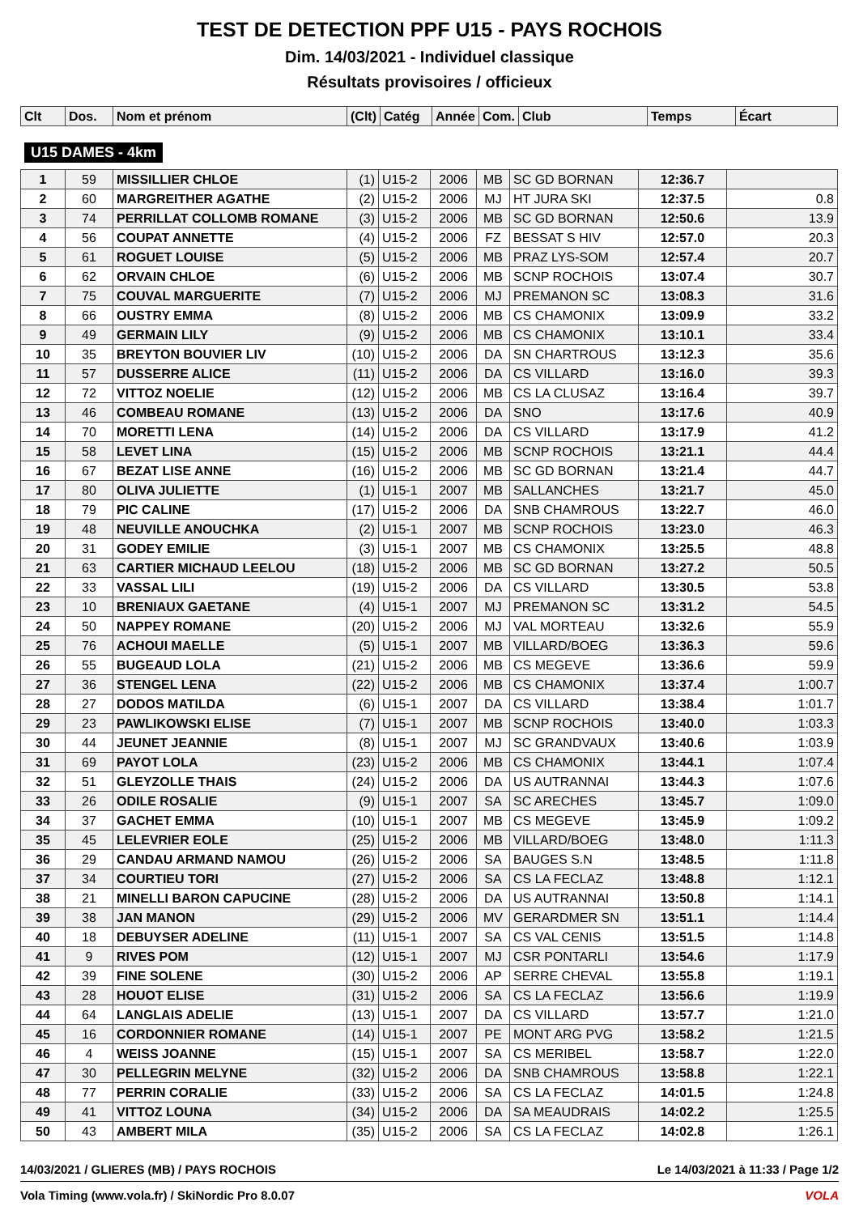TEST DE DETECTION PPF U15 - PAYS ROCHOIS
Dim. 14/03/2021 - Individuel classique
Résultats provisoires / officieux
| Clt | Dos. | Nom et prénom | (Clt) | Catég | Année | Com. | Club | Temps | Écart |
| --- | --- | --- | --- | --- | --- | --- | --- | --- | --- |
U15 DAMES - 4km
| 1 | 59 | MISSILLIER CHLOE | (1) | U15-2 | 2006 | MB | SC GD BORNAN | 12:36.7 | |
| 2 | 60 | MARGREITHER AGATHE | (2) | U15-2 | 2006 | MJ | HT JURA SKI | 12:37.5 | 0.8 |
| 3 | 74 | PERRILLAT COLLOMB ROMANE | (3) | U15-2 | 2006 | MB | SC GD BORNAN | 12:50.6 | 13.9 |
| 4 | 56 | COUPAT ANNETTE | (4) | U15-2 | 2006 | FZ | BESSAT S HIV | 12:57.0 | 20.3 |
| 5 | 61 | ROGUET LOUISE | (5) | U15-2 | 2006 | MB | PRAZ LYS-SOM | 12:57.4 | 20.7 |
| 6 | 62 | ORVAIN CHLOE | (6) | U15-2 | 2006 | MB | SCNP ROCHOIS | 13:07.4 | 30.7 |
| 7 | 75 | COUVAL MARGUERITE | (7) | U15-2 | 2006 | MJ | PREMANON SC | 13:08.3 | 31.6 |
| 8 | 66 | OUSTRY EMMA | (8) | U15-2 | 2006 | MB | CS CHAMONIX | 13:09.9 | 33.2 |
| 9 | 49 | GERMAIN LILY | (9) | U15-2 | 2006 | MB | CS CHAMONIX | 13:10.1 | 33.4 |
| 10 | 35 | BREYTON BOUVIER LIV | (10) | U15-2 | 2006 | DA | SN CHARTROUS | 13:12.3 | 35.6 |
| 11 | 57 | DUSSERRE ALICE | (11) | U15-2 | 2006 | DA | CS VILLARD | 13:16.0 | 39.3 |
| 12 | 72 | VITTOZ NOELIE | (12) | U15-2 | 2006 | MB | CS LA CLUSAZ | 13:16.4 | 39.7 |
| 13 | 46 | COMBEAU ROMANE | (13) | U15-2 | 2006 | DA | SNO | 13:17.6 | 40.9 |
| 14 | 70 | MORETTI LENA | (14) | U15-2 | 2006 | DA | CS VILLARD | 13:17.9 | 41.2 |
| 15 | 58 | LEVET LINA | (15) | U15-2 | 2006 | MB | SCNP ROCHOIS | 13:21.1 | 44.4 |
| 16 | 67 | BEZAT LISE ANNE | (16) | U15-2 | 2006 | MB | SC GD BORNAN | 13:21.4 | 44.7 |
| 17 | 80 | OLIVA JULIETTE | (1) | U15-1 | 2007 | MB | SALLANCHES | 13:21.7 | 45.0 |
| 18 | 79 | PIC CALINE | (17) | U15-2 | 2006 | DA | SNB CHAMROUS | 13:22.7 | 46.0 |
| 19 | 48 | NEUVILLE ANOUCHKA | (2) | U15-1 | 2007 | MB | SCNP ROCHOIS | 13:23.0 | 46.3 |
| 20 | 31 | GODEY EMILIE | (3) | U15-1 | 2007 | MB | CS CHAMONIX | 13:25.5 | 48.8 |
| 21 | 63 | CARTIER MICHAUD LEELOU | (18) | U15-2 | 2006 | MB | SC GD BORNAN | 13:27.2 | 50.5 |
| 22 | 33 | VASSAL LILI | (19) | U15-2 | 2006 | DA | CS VILLARD | 13:30.5 | 53.8 |
| 23 | 10 | BRENIAUX GAETANE | (4) | U15-1 | 2007 | MJ | PREMANON SC | 13:31.2 | 54.5 |
| 24 | 50 | NAPPEY ROMANE | (20) | U15-2 | 2006 | MJ | VAL MORTEAU | 13:32.6 | 55.9 |
| 25 | 76 | ACHOUI MAELLE | (5) | U15-1 | 2007 | MB | VILLARD/BOEG | 13:36.3 | 59.6 |
| 26 | 55 | BUGEAUD LOLA | (21) | U15-2 | 2006 | MB | CS MEGEVE | 13:36.6 | 59.9 |
| 27 | 36 | STENGEL LENA | (22) | U15-2 | 2006 | MB | CS CHAMONIX | 13:37.4 | 1:00.7 |
| 28 | 27 | DODOS MATILDA | (6) | U15-1 | 2007 | DA | CS VILLARD | 13:38.4 | 1:01.7 |
| 29 | 23 | PAWLIKOWSKI ELISE | (7) | U15-1 | 2007 | MB | SCNP ROCHOIS | 13:40.0 | 1:03.3 |
| 30 | 44 | JEUNET JEANNIE | (8) | U15-1 | 2007 | MJ | SC GRANDVAUX | 13:40.6 | 1:03.9 |
| 31 | 69 | PAYOT LOLA | (23) | U15-2 | 2006 | MB | CS CHAMONIX | 13:44.1 | 1:07.4 |
| 32 | 51 | GLEYZOLLE THAIS | (24) | U15-2 | 2006 | DA | US AUTRANNAI | 13:44.3 | 1:07.6 |
| 33 | 26 | ODILE ROSALIE | (9) | U15-1 | 2007 | SA | SC ARECHES | 13:45.7 | 1:09.0 |
| 34 | 37 | GACHET EMMA | (10) | U15-1 | 2007 | MB | CS MEGEVE | 13:45.9 | 1:09.2 |
| 35 | 45 | LELEVRIER EOLE | (25) | U15-2 | 2006 | MB | VILLARD/BOEG | 13:48.0 | 1:11.3 |
| 36 | 29 | CANDAU ARMAND NAMOU | (26) | U15-2 | 2006 | SA | BAUGES S.N | 13:48.5 | 1:11.8 |
| 37 | 34 | COURTIEU TORI | (27) | U15-2 | 2006 | SA | CS LA FECLAZ | 13:48.8 | 1:12.1 |
| 38 | 21 | MINELLI BARON CAPUCINE | (28) | U15-2 | 2006 | DA | US AUTRANNAI | 13:50.8 | 1:14.1 |
| 39 | 38 | JAN MANON | (29) | U15-2 | 2006 | MV | GERARDMER SN | 13:51.1 | 1:14.4 |
| 40 | 18 | DEBUYSER ADELINE | (11) | U15-1 | 2007 | SA | CS VAL CENIS | 13:51.5 | 1:14.8 |
| 41 | 9 | RIVES POM | (12) | U15-1 | 2007 | MJ | CSR PONTARLI | 13:54.6 | 1:17.9 |
| 42 | 39 | FINE SOLENE | (30) | U15-2 | 2006 | AP | SERRE CHEVAL | 13:55.8 | 1:19.1 |
| 43 | 28 | HOUOT ELISE | (31) | U15-2 | 2006 | SA | CS LA FECLAZ | 13:56.6 | 1:19.9 |
| 44 | 64 | LANGLAIS ADELIE | (13) | U15-1 | 2007 | DA | CS VILLARD | 13:57.7 | 1:21.0 |
| 45 | 16 | CORDONNIER ROMANE | (14) | U15-1 | 2007 | PE | MONT ARG PVG | 13:58.2 | 1:21.5 |
| 46 | 4 | WEISS JOANNE | (15) | U15-1 | 2007 | SA | CS MERIBEL | 13:58.7 | 1:22.0 |
| 47 | 30 | PELLEGRIN MELYNE | (32) | U15-2 | 2006 | DA | SNB CHAMROUS | 13:58.8 | 1:22.1 |
| 48 | 77 | PERRIN CORALIE | (33) | U15-2 | 2006 | SA | CS LA FECLAZ | 14:01.5 | 1:24.8 |
| 49 | 41 | VITTOZ LOUNA | (34) | U15-2 | 2006 | DA | SA MEAUDRAIS | 14:02.2 | 1:25.5 |
| 50 | 43 | AMBERT MILA | (35) | U15-2 | 2006 | SA | CS LA FECLAZ | 14:02.8 | 1:26.1 |
14/03/2021 / GLIERES (MB) / PAYS ROCHOIS Le 14/03/2021 à 11:33 / Page 1/2
Vola Timing (www.vola.fr) / SkiNordic Pro 8.0.07 VOLA